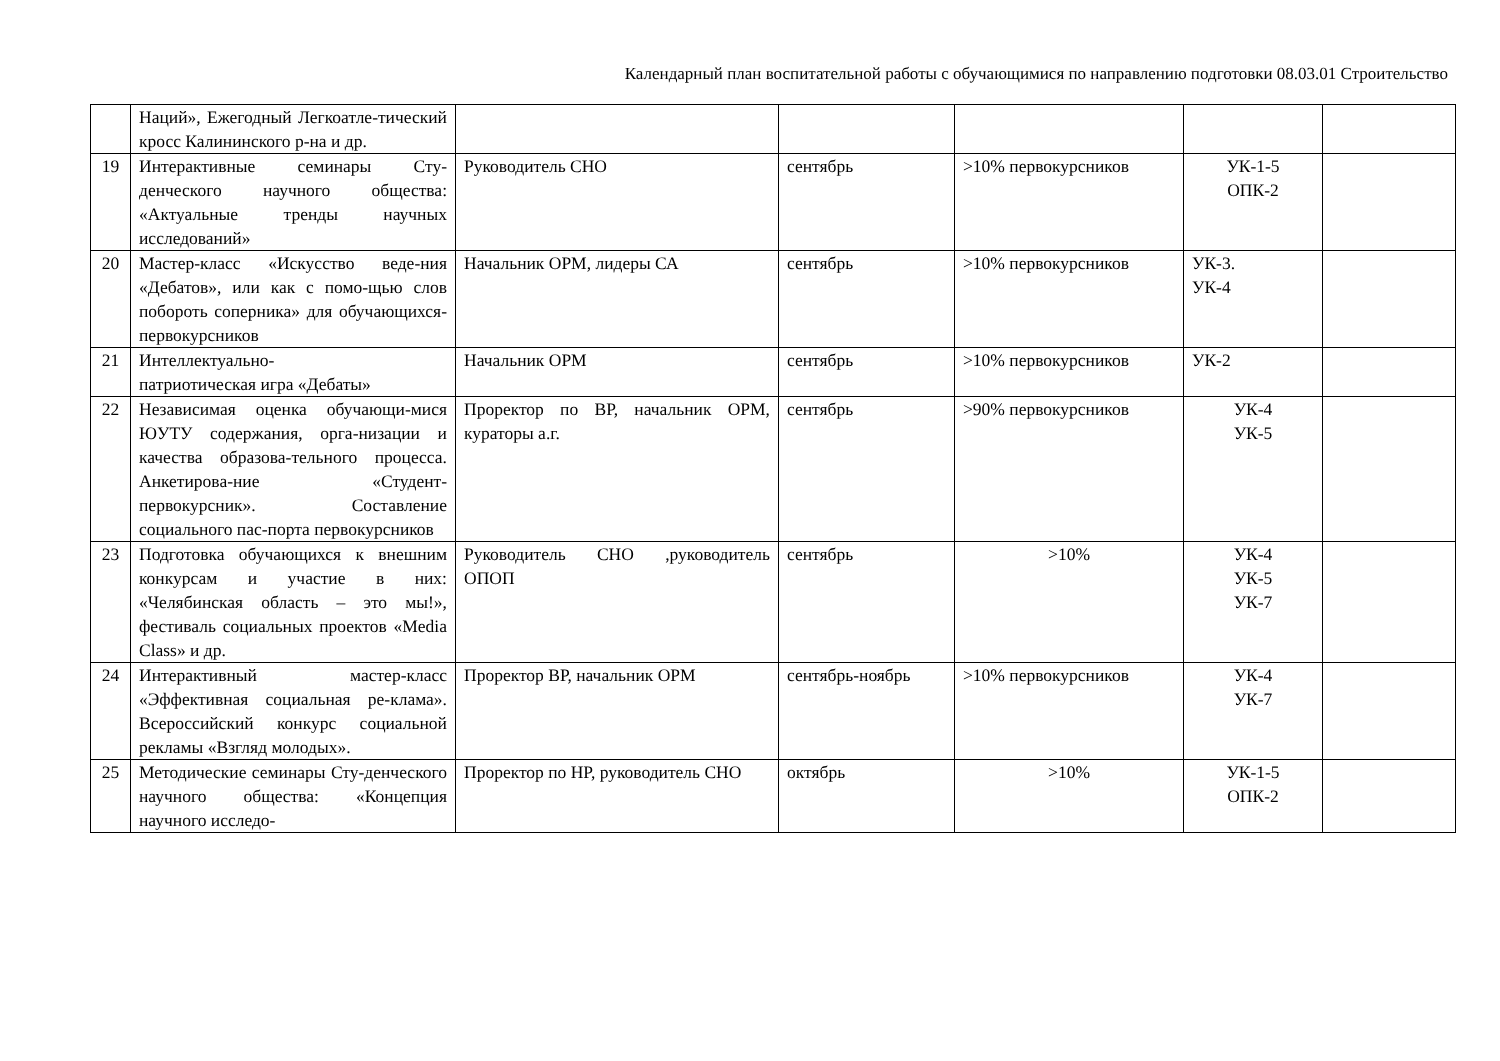Календарный план воспитательной работы с обучающимися по направлению подготовки 08.03.01 Строительство
| | Наций», Ежегодный Легкоатле-тический кросс Калининского р-на и др. | | | | | |
| 19 | Интерактивные семинары Сту-денческого научного общества: «Актуальные тренды научных исследований» | Руководитель СНО | сентябрь | >10% первокурсников | УК-1-5 ОПК-2 | |
| 20 | Мастер-класс «Искусство веде-ния «Дебатов», или как с помо-щью слов побороть соперника» для обучающихся-первокурсников | Начальник ОРМ, лидеры СА | сентябрь | >10% первокурсников | УК-3. УК-4 | |
| 21 | Интеллектуально- патриотическая игра «Дебаты» | Начальник ОРМ | сентябрь | >10% первокурсников | УК-2 | |
| 22 | Независимая оценка обучающи-мися ЮУТУ содержания, орга-низации и качества образова-тельного процесса. Анкетирова-ние «Студент-первокурсник». Составление социального пас-порта первокурсников | Проректор по ВР, начальник ОРМ, кураторы а.г. | сентябрь | >90% первокурсников | УК-4 УК-5 | |
| 23 | Подготовка обучающихся к внешним конкурсам и участие в них: «Челябинская область – это мы!», фестиваль социальных проектов «Media Class» и др. | Руководитель СНО ,руководитель ОПОП | сентябрь | >10% | УК-4 УК-5 УК-7 | |
| 24 | Интерактивный мастер-класс «Эффективная социальная ре-клама». Всероссийский конкурс социальной рекламы «Взгляд молодых». | Проректор ВР, начальник ОРМ | сентябрь-ноябрь | >10% первокурсников | УК-4 УК-7 | |
| 25 | Методические семинары Сту-денческого научного общества: «Концепция научного исследо- | Проректор по НР, руководитель СНО | октябрь | >10% | УК-1-5 ОПК-2 | |